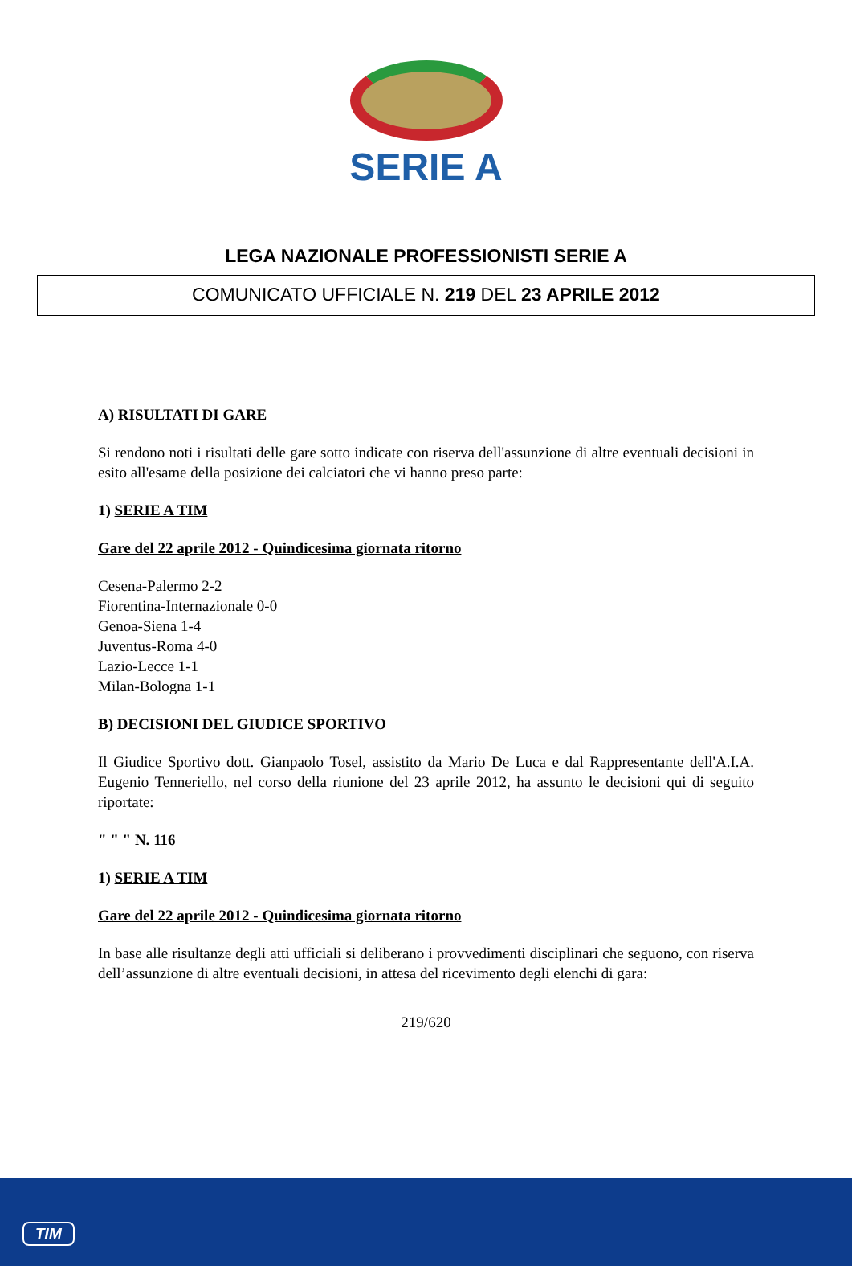SERIE A
LEGA NAZIONALE PROFESSIONISTI SERIE A
COMUNICATO UFFICIALE N. 219 DEL 23 APRILE 2012
A) RISULTATI DI GARE
Si rendono noti i risultati delle gare sotto indicate con riserva dell'assunzione di altre eventuali decisioni in esito all'esame della posizione dei calciatori che vi hanno preso parte:
1) SERIE A TIM
Gare del 22 aprile 2012 - Quindicesima giornata ritorno
Cesena-Palermo 2-2
Fiorentina-Internazionale 0-0
Genoa-Siena 1-4
Juventus-Roma 4-0
Lazio-Lecce 1-1
Milan-Bologna 1-1
B) DECISIONI DEL GIUDICE SPORTIVO
Il Giudice Sportivo dott. Gianpaolo Tosel, assistito da Mario De Luca e dal Rappresentante dell'A.I.A. Eugenio Tenneriello, nel corso della riunione del 23 aprile 2012, ha assunto le decisioni qui di seguito riportate:
" " " N. 116
1) SERIE A TIM
Gare del 22 aprile 2012 - Quindicesima giornata ritorno
In base alle risultanze degli atti ufficiali si deliberano i provvedimenti disciplinari che seguono, con riserva dell’assunzione di altre eventuali decisioni, in attesa del ricevimento degli elenchi di gara:
219/620
TIM